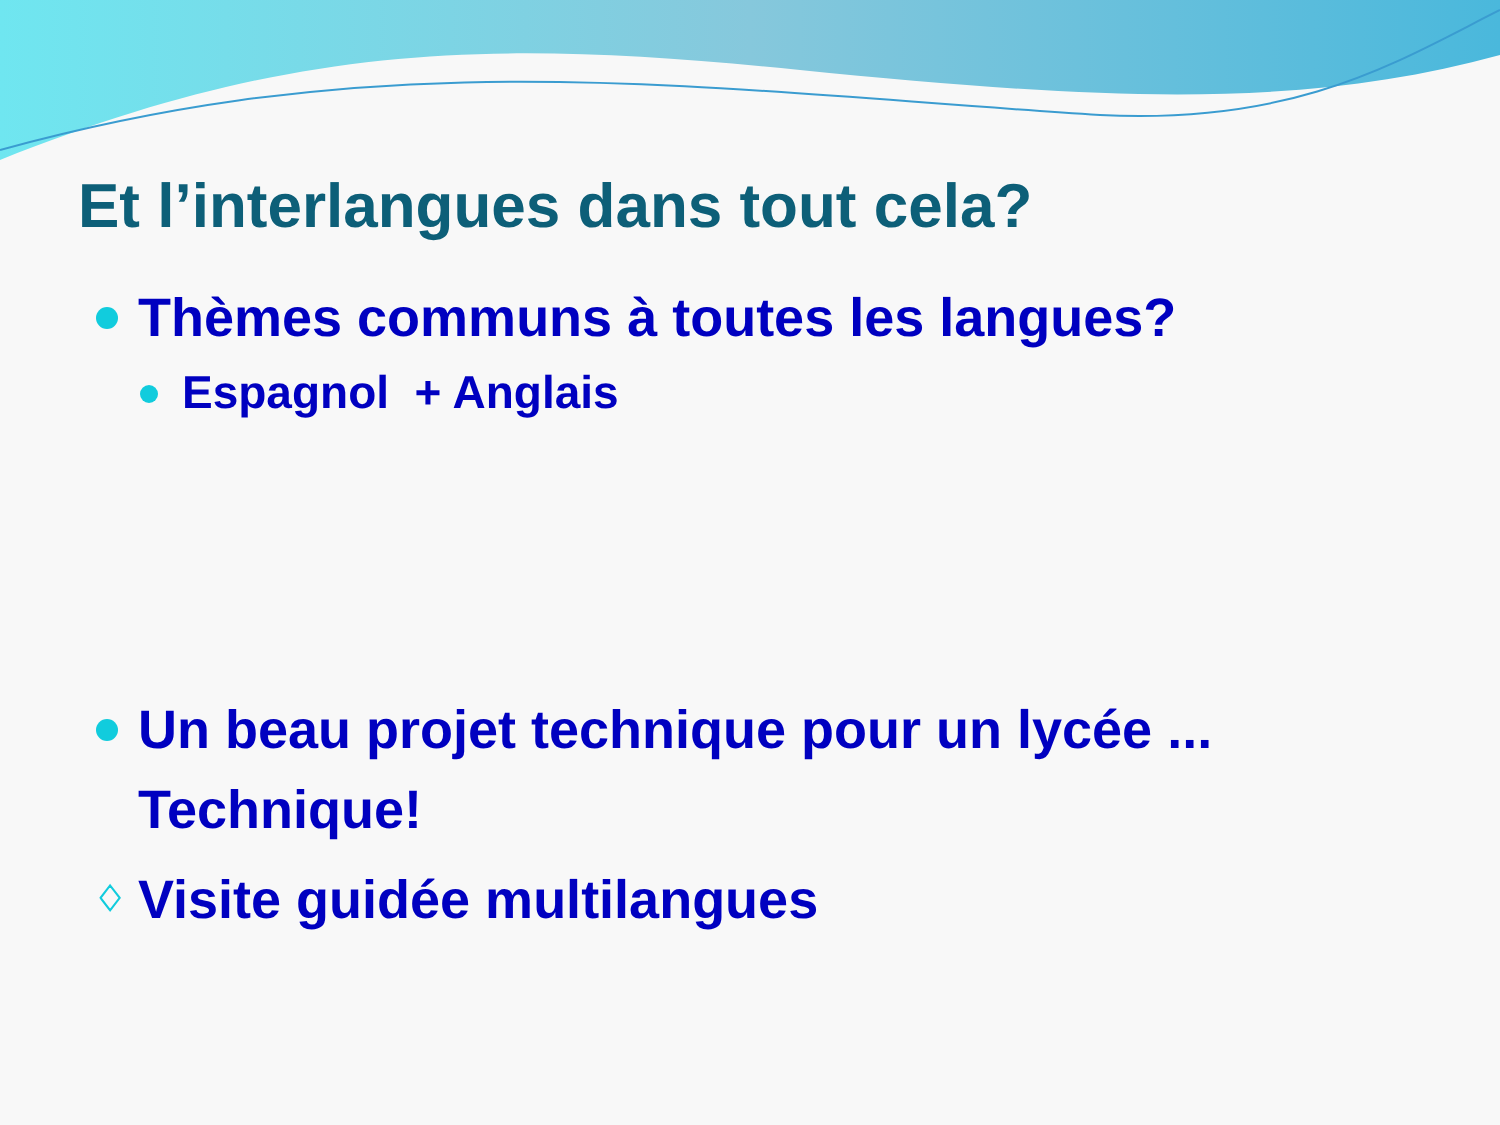Et l’interlangues dans tout cela?
Thèmes communs à toutes les langues?
Espagnol + Anglais
Un beau projet technique pour un lycée ... Technique!
♢ Visite guidée multilangues